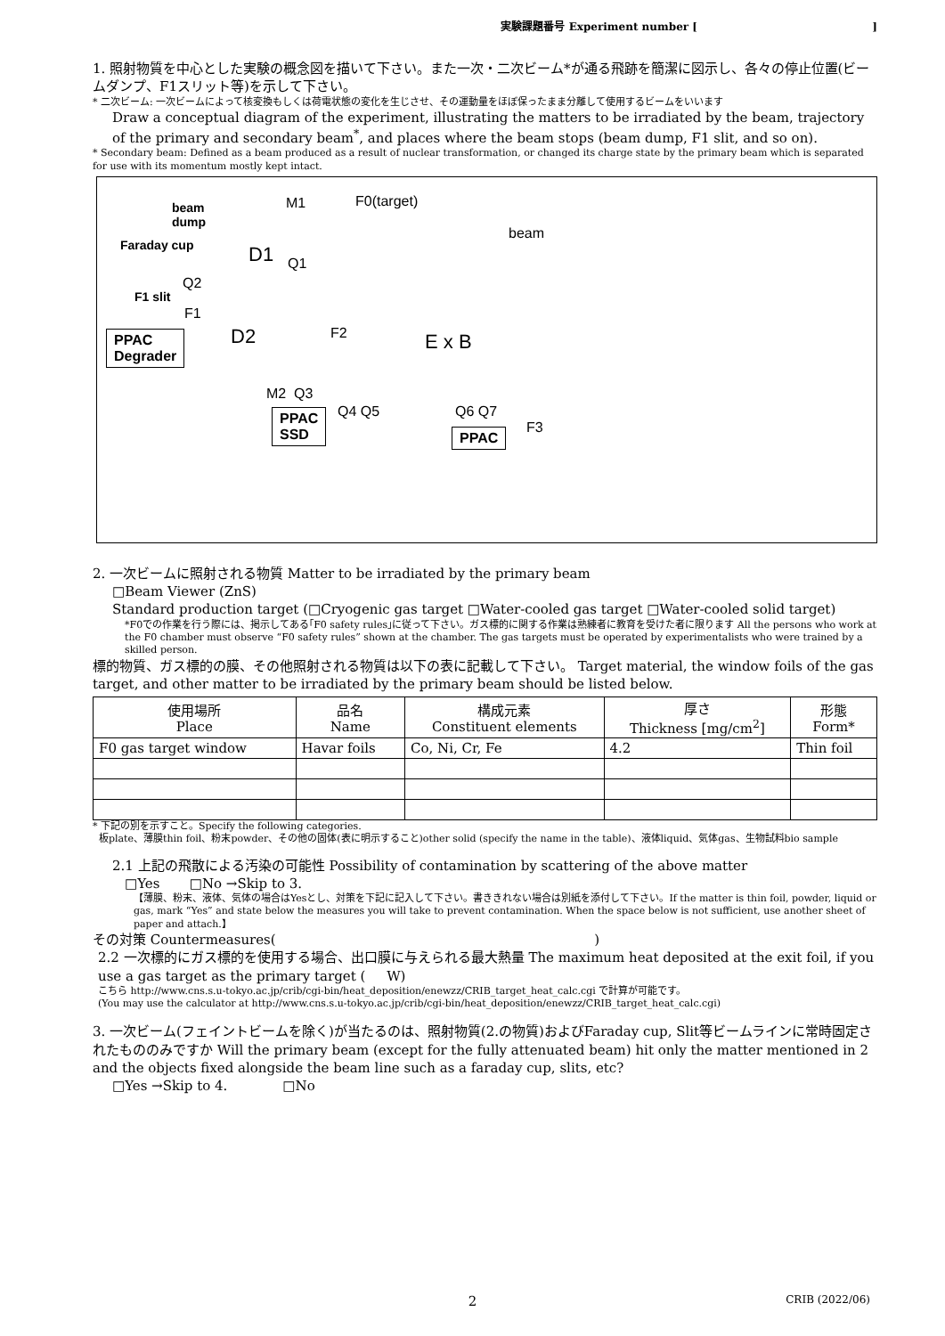実験課題番号 Experiment number [ ]
1. 照射物質を中心とした実験の概念図を描いて下さい。また一次・二次ビーム*が通る飛跡を簡潔に図示し、各々の停止位置(ビームダンプ、F1スリット等)を示して下さい。
* 二次ビーム: 一次ビームによって核変換もしくは荷電状態の変化を生じさせ、その運動量をほぼ保ったまま分離して使用するビームをいいます
Draw a conceptual diagram of the experiment, illustrating the matters to be irradiated by the beam, trajectory of the primary and secondary beam<sup>*</sup>, and places where the beam stops (beam dump, F1 slit, and so on).
* Secondary beam: Defined as a beam produced as a result of nuclear transformation, or changed its charge state by the primary beam which is separated for use with its momentum mostly kept intact.
beam
dump
M1 F0(target)
beam
Faraday cup D1 Q1
Q2
F1 slit
F1
PPAC
Degrader
D2 F2 E x B
M2 Q3
Q4 Q5 Q6 Q7
F3
PPAC
SSD PPAC
2. 一次ビームに照射される物質 Matter to be irradiated by the primary beam
□Beam Viewer (ZnS)
Standard production target (□Cryogenic gas target □Water-cooled gas target □Water-cooled solid target)
*F0での作業を行う際には、掲示してある｢F0 safety rules｣に従って下さい。ガス標的に関する作業は熟練者に教育を受けた者に限ります All the persons who work at the F0 chamber must observe “F0 safety rules” shown at the chamber. The gas targets must be operated by experimentalists who were trained by a skilled person.
標的物質、ガス標的の膜、その他照射される物質は以下の表に記載して下さい。 Target material, the window foils of the gas target, and other matter to be irradiated by the primary beam should be listed below.
| 使用場所 Place | 品名 Name | 構成元素 Constituent elements | 厚さ Thickness [mg/cm<sup>2</sup>] | 形態 Form* |
| --- | --- | --- | --- | --- |
| F0 gas target window | Havar foils | Co, Ni, Cr, Fe | 4.2 | Thin foil |
* 下記の別を示すこと。Specify the following categories.
板plate、薄膜thin foil、粉末powder、その他の固体(表に明示すること)other solid (specify the name in the table)、液体liquid、気体gas、生物試料bio sample
2.1 上記の飛散による汚染の可能性 Possibility of contamination by scattering of the above matter
□Yes □No →Skip to 3.
【薄膜、粉末、液体、気体の場合はYesとし、対策を下記に記入して下さい。書ききれない場合は別紙を添付して下さい。If the matter is thin foil, powder, liquid or gas, mark “Yes” and state below the measures you will take to prevent contamination. When the space below is not sufficient, use another sheet of paper and attach.】
その対策 Countermeasures( )
2.2 一次標的にガス標的を使用する場合、出口膜に与えられる最大熱量 The maximum heat deposited at the exit foil, if you use a gas target as the primary target ( W)
こちら http://www.cns.s.u-tokyo.ac.jp/crib/cgi-bin/heat_deposition/enewzz/CRIB_target_heat_calc.cgi で計算が可能です。
(You may use the calculator at http://www.cns.s.u-tokyo.ac.jp/crib/cgi-bin/heat_deposition/enewzz/CRIB_target_heat_calc.cgi)
3. 一次ビーム(フェイントビームを除く)が当たるのは、照射物質(2.の物質)およびFaraday cup, Slit等ビームラインに常時固定されたもののみですか Will the primary beam (except for the fully attenuated beam) hit only the matter mentioned in 2 and the objects fixed alongside the beam line such as a faraday cup, slits, etc?
□Yes →Skip to 4. □No
2 CRIB (2022/06)